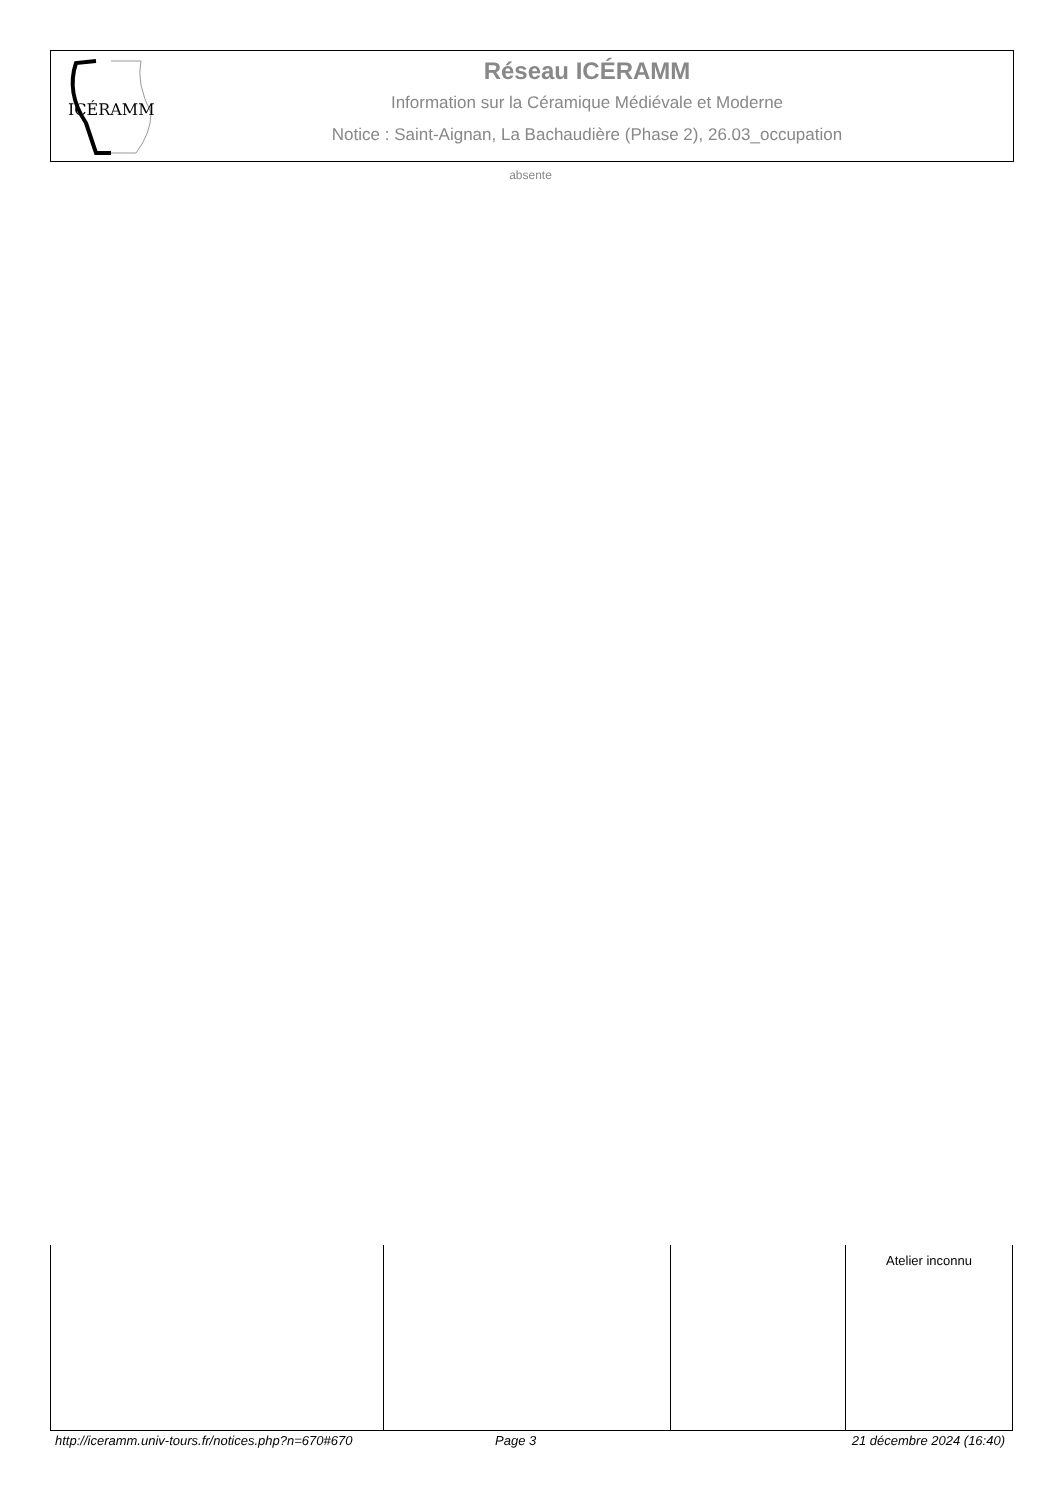ICÉRAMM
Réseau ICÉRAMM
Information sur la Céramique Médiévale et Moderne
Notice : Saint-Aignan, La Bachaudière (Phase 2), 26.03_occupation
absente
| | | | Atelier inconnu |
http://iceramm.univ-tours.fr/notices.php?n=670#670 Page 3 21 décembre 2024 (16:40)